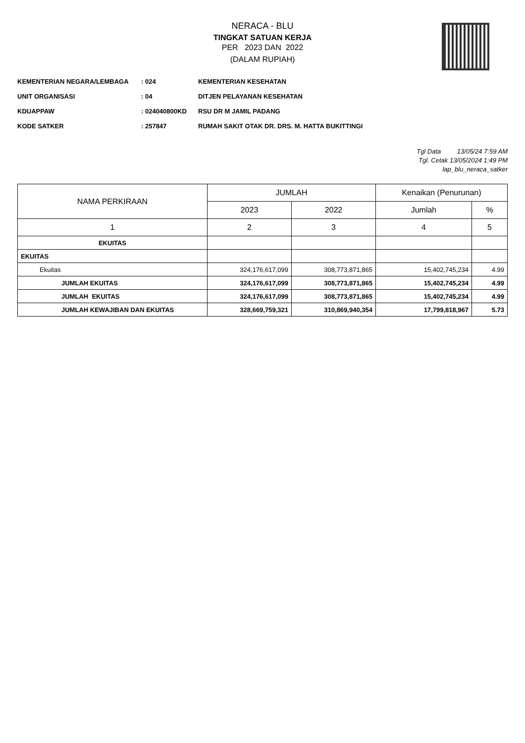NERACA - BLU
TINGKAT SATUAN KERJA
PER 2023 DAN 2022
(DALAM RUPIAH)
KEMENTERIAN NEGARA/LEMBAGA: 024 KEMENTERIAN KESEHATAN
UNIT ORGANISASI: 04 DITJEN PELAYANAN KESEHATAN
KDUAPPAW: 024040800KD RSU DR M JAMIL PADANG
KODE SATKER: 257847 RUMAH SAKIT OTAK DR. DRS. M. HATTA BUKITTINGI
Tgl Data 13/05/24 7:59 AM
Tgl. Cetak 13/05/2024 1:49 PM
lap_blu_neraca_satker
| NAMA PERKIRAAN | JUMLAH | | Kenaikan (Penurunan) | |
| --- | --- | --- | --- | --- |
| | 2023 | 2022 | Jumlah | % |
| 1 | 2 | 3 | 4 | 5 |
| EKUITAS | | | | |
| EKUITAS | | | | |
| Ekuitas | 324,176,617,099 | 308,773,871,865 | 15,402,745,234 | 4.99 |
| JUMLAH EKUITAS | 324,176,617,099 | 308,773,871,865 | 15,402,745,234 | 4.99 |
| JUMLAH EKUITAS | 324,176,617,099 | 308,773,871,865 | 15,402,745,234 | 4.99 |
| JUMLAH KEWAJIBAN DAN EKUITAS | 328,669,759,321 | 310,869,940,354 | 17,799,818,967 | 5.73 |